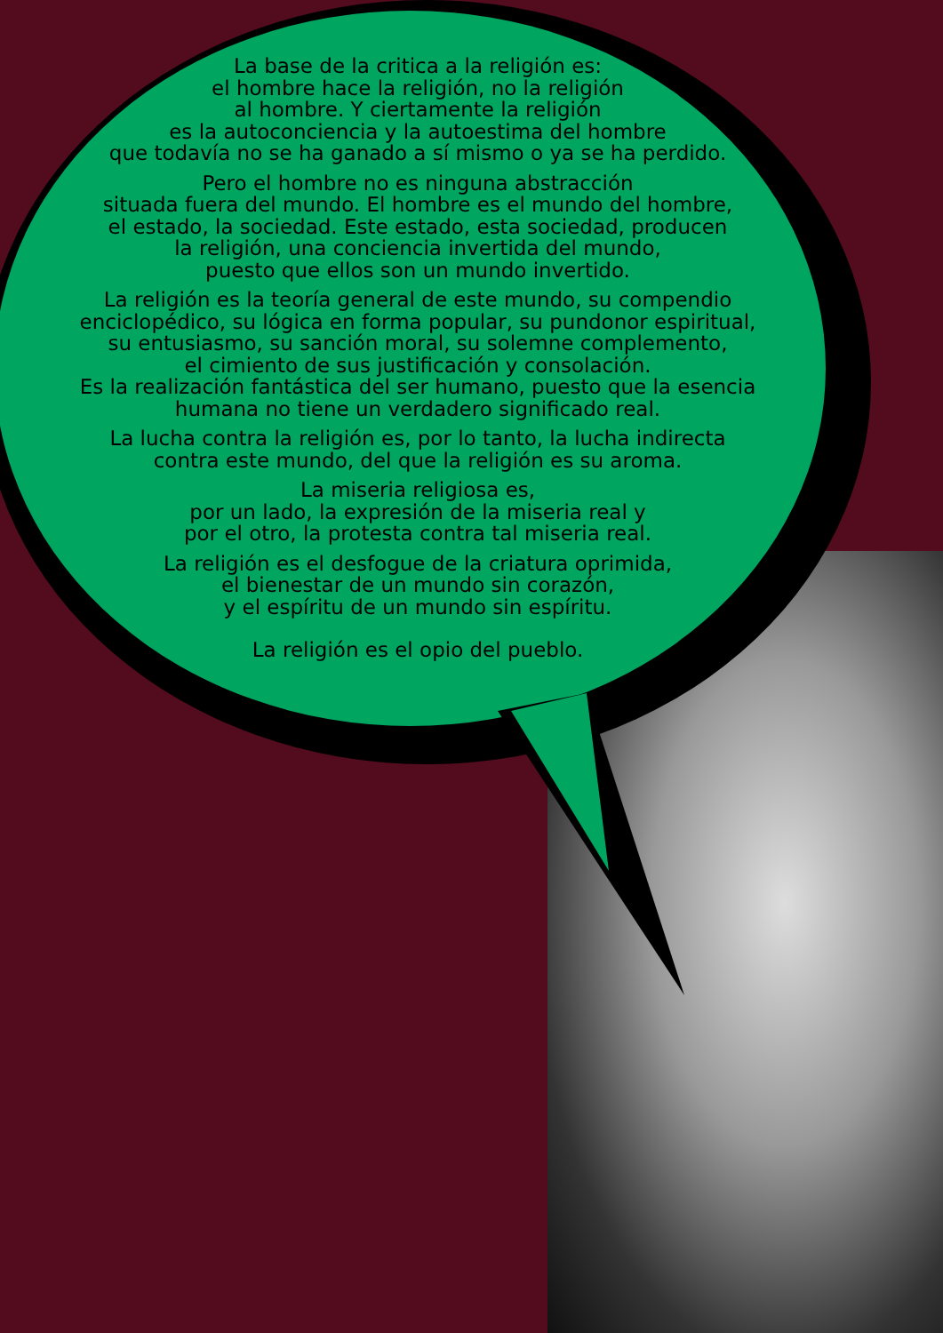La base de la critica a la religión es:
el hombre hace la religión, no la religión
al hombre. Y ciertamente la religión
es la autoconciencia y la autoestima del hombre
que todavía no se ha ganado a sí mismo o ya se ha perdido.
Pero el hombre no es ninguna abstracción
situada fuera del mundo. El hombre es el mundo del hombre,
el estado, la sociedad. Este estado, esta sociedad, producen
la religión, una conciencia invertida del mundo,
puesto que ellos son un mundo invertido.
La religión es la teoría general de este mundo, su compendio
enciclopédico, su lógica en forma popular, su pundonor espiritual,
su entusiasmo, su sanción moral, su solemne complemento,
el cimiento de sus justificación y consolación.
Es la realización fantástica del ser humano, puesto que la esencia
humana no tiene un verdadero significado real.
La lucha contra la religión es, por lo tanto, la lucha indirecta
contra este mundo, del que la religión es su aroma.
La miseria religiosa es,
por un lado, la expresión de la miseria real y
por el otro, la protesta contra tal miseria real.
La religión es el desfogue de la criatura oprimida,
el bienestar de un mundo sin corazón,
y el espíritu de un mundo sin espíritu.
La religión es el opio del pueblo.